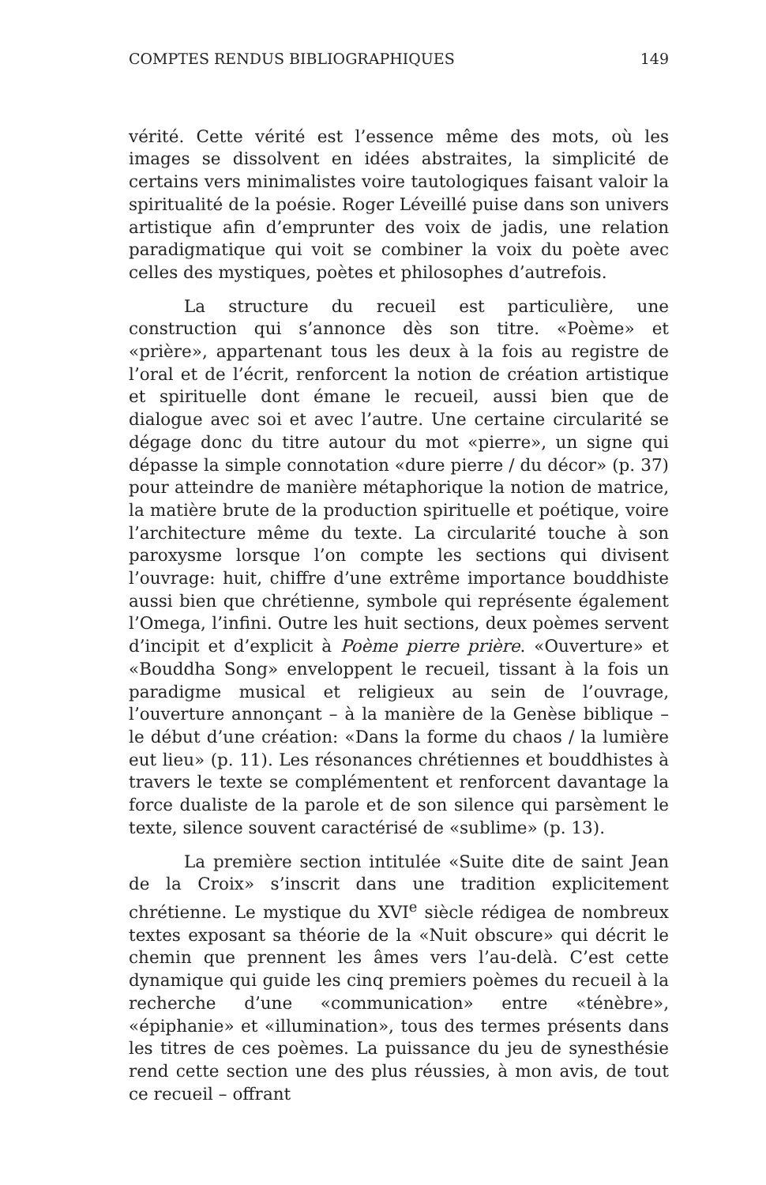COMPTES RENDUS BIBLIOGRAPHIQUES 149
vérité. Cette vérité est l’essence même des mots, où les images se dissolvent en idées abstraites, la simplicité de certains vers minimalistes voire tautologiques faisant valoir la spiritualité de la poésie. Roger Léveillé puise dans son univers artistique afin d’emprunter des voix de jadis, une relation paradigmatique qui voit se combiner la voix du poète avec celles des mystiques, poètes et philosophes d’autrefois.
La structure du recueil est particulière, une construction qui s’annonce dès son titre. «Poème» et «prière», appartenant tous les deux à la fois au registre de l’oral et de l’écrit, renforcent la notion de création artistique et spirituelle dont émane le recueil, aussi bien que de dialogue avec soi et avec l’autre. Une certaine circularité se dégage donc du titre autour du mot «pierre», un signe qui dépasse la simple connotation «dure pierre / du décor» (p. 37) pour atteindre de manière métaphorique la notion de matrice, la matière brute de la production spirituelle et poétique, voire l’architecture même du texte. La circularité touche à son paroxysme lorsque l’on compte les sections qui divisent l’ouvrage: huit, chiffre d’une extrême importance bouddhiste aussi bien que chrétienne, symbole qui représente également l’Omega, l’infini. Outre les huit sections, deux poèmes servent d’incipit et d’explicit à Poème pierre prière. «Ouverture» et «Bouddha Song» enveloppent le recueil, tissant à la fois un paradigme musical et religieux au sein de l’ouvrage, l’ouverture annonçant – à la manière de la Genèse biblique – le début d’une création: «Dans la forme du chaos / la lumière eut lieu» (p. 11). Les résonances chrétiennes et bouddhistes à travers le texte se complémentent et renforcent davantage la force dualiste de la parole et de son silence qui parsèment le texte, silence souvent caractérisé de «sublime» (p. 13).
La première section intitulée «Suite dite de saint Jean de la Croix» s’inscrit dans une tradition explicitement chrétienne. Le mystique du XVI<sup>e</sup> siècle rédigea de nombreux textes exposant sa théorie de la «Nuit obscure» qui décrit le chemin que prennent les âmes vers l’au-delà. C’est cette dynamique qui guide les cinq premiers poèmes du recueil à la recherche d’une «communication» entre «ténèbre», «épiphanie» et «illumination», tous des termes présents dans les titres de ces poèmes. La puissance du jeu de synesthésie rend cette section une des plus réussies, à mon avis, de tout ce recueil – offrant